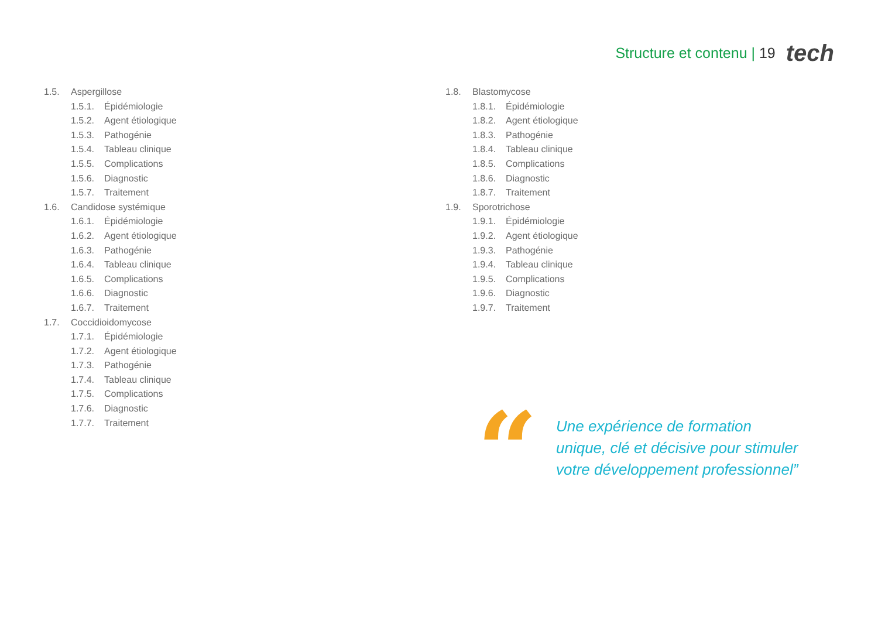Structure et contenu | 19 tech
1.5. Aspergillose
1.5.1. Épidémiologie
1.5.2. Agent étiologique
1.5.3. Pathogénie
1.5.4. Tableau clinique
1.5.5. Complications
1.5.6. Diagnostic
1.5.7. Traitement
1.6. Candidose systémique
1.6.1. Épidémiologie
1.6.2. Agent étiologique
1.6.3. Pathogénie
1.6.4. Tableau clinique
1.6.5. Complications
1.6.6. Diagnostic
1.6.7. Traitement
1.7. Coccidioidomycose
1.7.1. Épidémiologie
1.7.2. Agent étiologique
1.7.3. Pathogénie
1.7.4. Tableau clinique
1.7.5. Complications
1.7.6. Diagnostic
1.7.7. Traitement
1.8. Blastomycose
1.8.1. Épidémiologie
1.8.2. Agent étiologique
1.8.3. Pathogénie
1.8.4. Tableau clinique
1.8.5. Complications
1.8.6. Diagnostic
1.8.7. Traitement
1.9. Sporotrichose
1.9.1. Épidémiologie
1.9.2. Agent étiologique
1.9.3. Pathogénie
1.9.4. Tableau clinique
1.9.5. Complications
1.9.6. Diagnostic
1.9.7. Traitement
“
Une expérience de formation unique, clé et décisive pour stimuler votre développement professionnel”